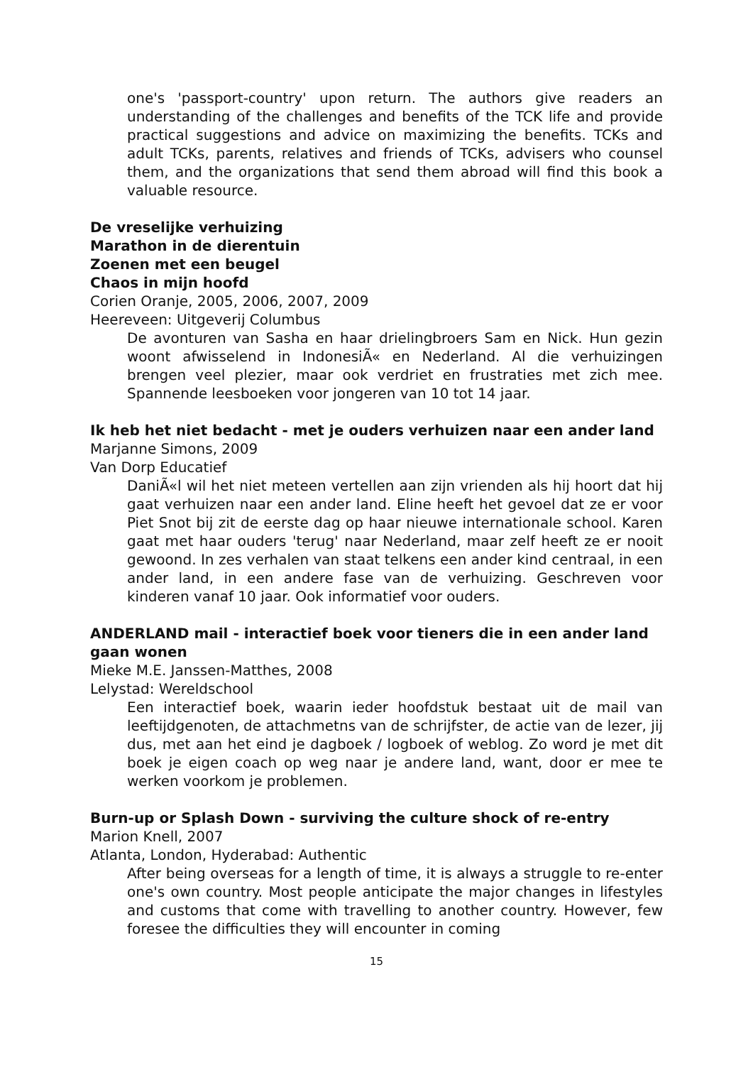one's 'passport-country' upon return. The authors give readers an understanding of the challenges and benefits of the TCK life and provide practical suggestions and advice on maximizing the benefits. TCKs and adult TCKs, parents, relatives and friends of TCKs, advisers who counsel them, and the organizations that send them abroad will find this book a valuable resource.
De vreselijke verhuizing
Marathon in de dierentuin
Zoenen met een beugel
Chaos in mijn hoofd
Corien Oranje, 2005, 2006, 2007, 2009
Heereveen: Uitgeverij Columbus
De avonturen van Sasha en haar drielingbroers Sam en Nick. Hun gezin woont afwisselend in IndonesiÃ« en Nederland. Al die verhuizingen brengen veel plezier, maar ook verdriet en frustraties met zich mee. Spannende leesboeken voor jongeren van 10 tot 14 jaar.
Ik heb het niet bedacht - met je ouders verhuizen naar een ander land
Marjanne Simons, 2009
Van Dorp Educatief
DaniÃ«l wil het niet meteen vertellen aan zijn vrienden als hij hoort dat hij gaat verhuizen naar een ander land. Eline heeft het gevoel dat ze er voor Piet Snot bij zit de eerste dag op haar nieuwe internationale school. Karen gaat met haar ouders 'terug' naar Nederland, maar zelf heeft ze er nooit gewoond. In zes verhalen van staat telkens een ander kind centraal, in een ander land, in een andere fase van de verhuizing. Geschreven voor kinderen vanaf 10 jaar. Ook informatief voor ouders.
ANDERLAND mail - interactief boek voor tieners die in een ander land gaan wonen
Mieke M.E. Janssen-Matthes, 2008
Lelystad: Wereldschool
Een interactief boek, waarin ieder hoofdstuk bestaat uit de mail van leeftijdgenoten, de attachmetns van de schrijfster, de actie van de lezer, jij dus, met aan het eind je dagboek / logboek of weblog. Zo word je met dit boek je eigen coach op weg naar je andere land, want, door er mee te werken voorkom je problemen.
Burn-up or Splash Down - surviving the culture shock of re-entry
Marion Knell, 2007
Atlanta, London, Hyderabad: Authentic
After being overseas for a length of time, it is always a struggle to re-enter one's own country. Most people anticipate the major changes in lifestyles and customs that come with travelling to another country. However, few foresee the difficulties they will encounter in coming
15